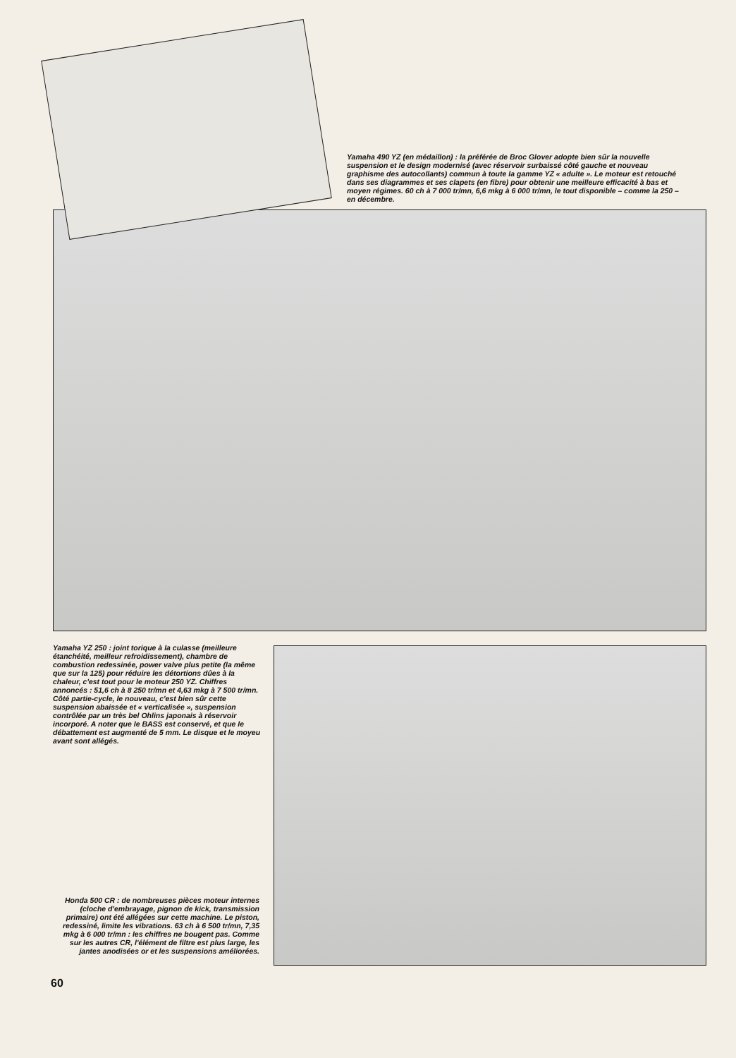Yamaha 490 YZ (en médaillon) : la préférée de Broc Glover adopte bien sûr la nouvelle suspension et le design modernisé (avec réservoir surbaissé côté gauche et nouveau graphisme des autocollants) commun à toute la gamme YZ « adulte ». Le moteur est retouché dans ses diagrammes et ses clapets (en fibre) pour obtenir une meilleure efficacité à bas et moyen régimes. 60 ch à 7 000 tr/mn, 6,6 mkg à 6 000 tr/mn, le tout disponible – comme la 250 – en décembre.
Yamaha YZ 250 : joint torique à la culasse (meilleure étanchéité, meilleur refroidissement), chambre de combustion redessinée, power valve plus petite (la même que sur la 125) pour réduire les détortions dûes à la chaleur, c'est tout pour le moteur 250 YZ. Chiffres annoncés : 51,6 ch à 8 250 tr/mn et 4,63 mkg à 7 500 tr/mn. Côté partie-cycle, le nouveau, c'est bien sûr cette suspension abaissée et « verticalisée », suspension contrôlée par un très bel Ohlins japonais à réservoir incorporé. A noter que le BASS est conservé, et que le débattement est augmenté de 5 mm. Le disque et le moyeu avant sont allégés.
Honda 500 CR : de nombreuses pièces moteur internes (cloche d'embrayage, pignon de kick, transmission primaire) ont été allégées sur cette machine. Le piston, redessiné, limite les vibrations. 63 ch à 6 500 tr/mn, 7,35 mkg à 6 000 tr/mn : les chiffres ne bougent pas. Comme sur les autres CR, l'élément de filtre est plus large, les jantes anodisées or et les suspensions améliorées.
60